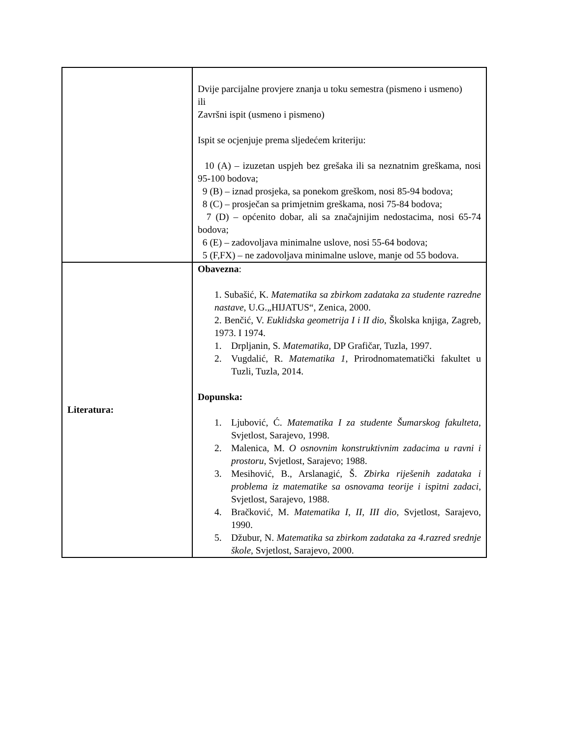| | Dvije parcijalne provjere znanja u toku semestra (pismeno i usmeno) ili Završni ispit (usmeno i pismeno) Ispit se ocjenjuje prema sljedećem kriteriju: 10 (A) – izuzetan uspjeh bez grešaka ili sa neznatnim greškama, nosi 95-100 bodova; 9 (B) – iznad prosjeka, sa ponekom greškom, nosi 85-94 bodova; 8 (C) – prosječan sa primjetnim greškama, nosi 75-84 bodova; 7 (D) – općenito dobar, ali sa značajnijim nedostacima, nosi 65-74 bodova; 6 (E) – zadovoljava minimalne uslove, nosi 55-64 bodova; 5 (F,FX) – ne zadovoljava minimalne uslove, manje od 55 bodova. |
| Literatura: | Obavezna : 1. Subašić, K. Matematika sa zbirkom zadataka za studente razredne nastave , U.G.„HIJATUS“, Zenica, 2000. 2. Benčić, V. Euklidska geometrija I i II dio , Školska knjiga, Zagreb, 1973. I 1974. 1. Drpljanin, S. Matematika , DP Grafičar, Tuzla, 1997. 2. Vugdalić, R. Matematika 1 , Prirodnomatematički fakultet u Tuzli, Tuzla, 2014. Dopunska: 1. Ljubović, Ć. Matematika I za studente Šumarskog fakulteta , Svjetlost, Sarajevo, 1998. 2. Malenica, M. O osnovnim konstruktivnim zadacima u ravni i prostoru , Svjetlost, Sarajevo; 1988. 3. Mesihović, B., Arslanagić, Š. Zbirka riješenih zadataka i problema iz matematike sa osnovama teorije i ispitni zadaci , Svjetlost, Sarajevo, 1988. 4. Bračković, M. Matematika I, II, III dio , Svjetlost, Sarajevo, 1990. 5. Džubur, N. Matematika sa zbirkom zadataka za 4.razred srednje škole , Svjetlost, Sarajevo, 2000. |